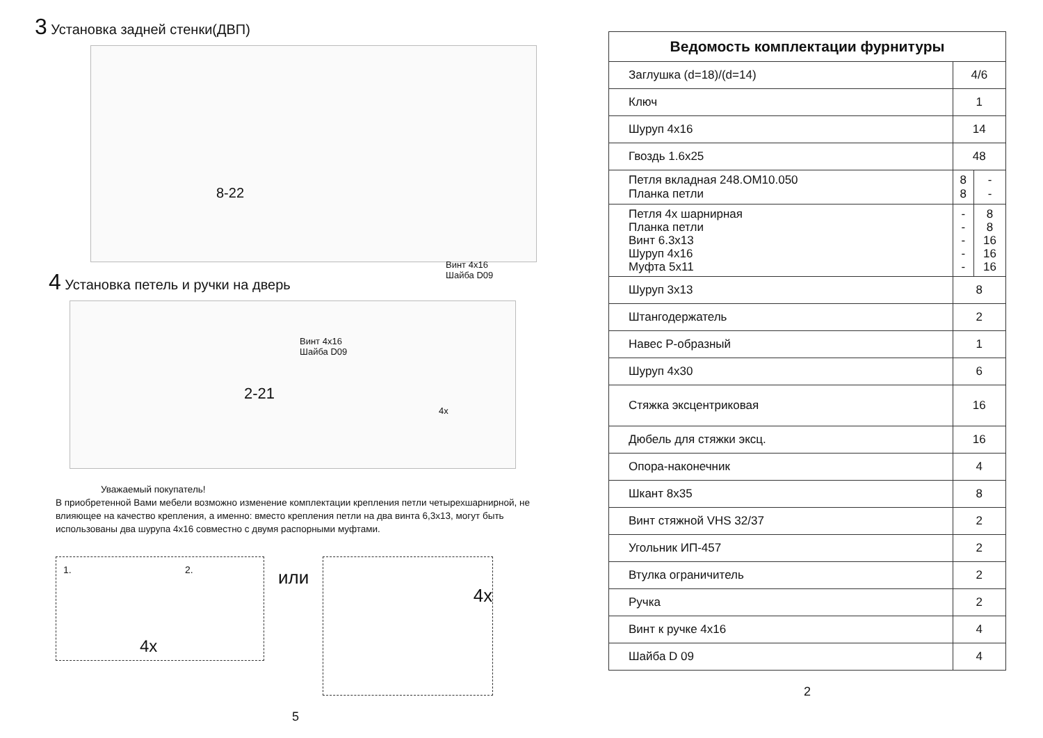3 Установка задней стенки(ДВП)
8-22
4 Установка петель и ручки на дверь
2-21
Винт 4х16
Шайба D09
Винт 4х16
Шайба D09
4x
Уважаемый покупатель!
В приобретенной Вами мебели возможно изменение комплектации крепления петли четырехшарнирной, не влияющее на качество крепления, а именно: вместо крепления петли на два винта 6,3х13, могут быть использованы два шурупа 4х16 совместно с двумя распорными муфтами.
1. 2.
4x
или
4x
5
| Ведомость комплектации фурнитуры | | |
| --- | --- | --- |
| Заглушка (d=18)/(d=14) | 4/6 | |
| Ключ | 1 | |
| Шуруп 4х16 | 14 | |
| Гвоздь 1.6х25 | 48 | |
| Петля вкладная 248.ОМ10.050 Планка петли | 8 8 | - - |
| Петля 4х шарнирная Планка петли Винт 6.3х13 Шуруп 4х16 Муфта 5х11 | - - - - - | 8 8 16 16 16 |
| Шуруп 3х13 | 8 | |
| Штангодержатель | 2 | |
| Навес Р-образный | 1 | |
| Шуруп 4х30 | 6 | |
| Стяжка эксцентриковая | 16 | |
| Дюбель для стяжки эксц. | 16 | |
| Опора-наконечник | 4 | |
| Шкант 8х35 | 8 | |
| Винт стяжной VHS 32/37 | 2 | |
| Угольник ИП-457 | 2 | |
| Втулка ограничитель | 2 | |
| Ручка | 2 | |
| Винт к ручке 4х16 | 4 | |
| Шайба D 09 | 4 | |
2